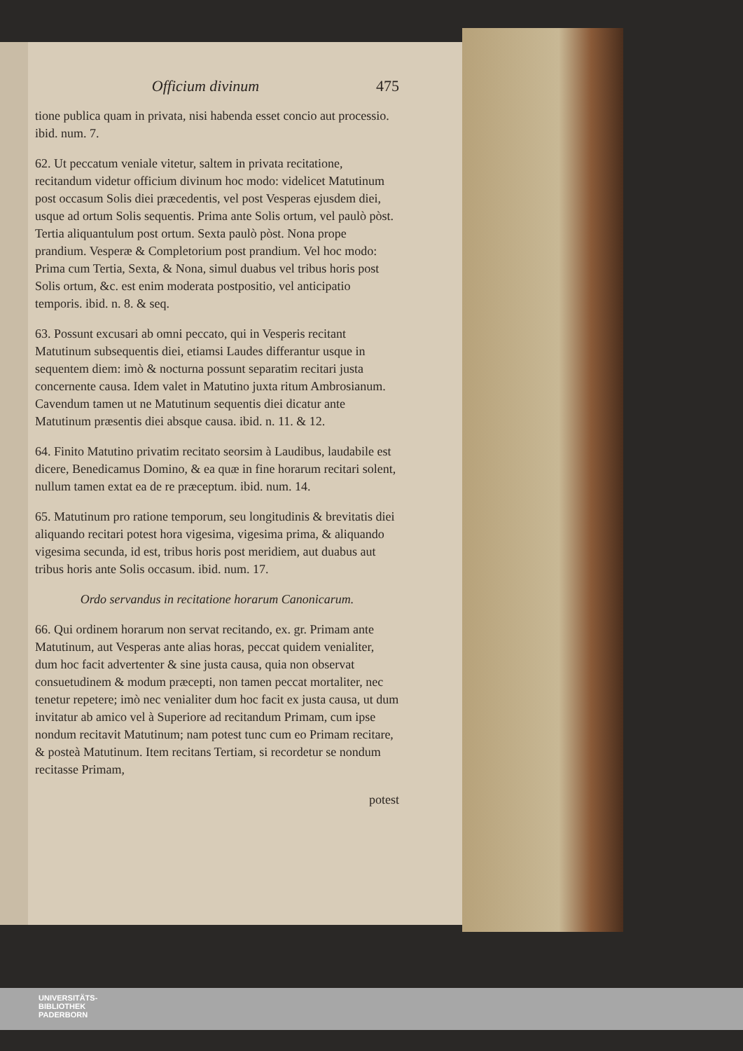Officium divinum 475
tione publica quam in privata, nisi habenda esset concio aut processio. ibid. num. 7.
62. Ut peccatum veniale vitetur, saltem in privata recitatione, recitandum videtur officium divinum hoc modo: videlicet Matutinum post occasum Solis diei præcedentis, vel post Vesperas ejusdem diei, usque ad ortum Solis sequentis. Prima ante Solis ortum, vel paulò pòst. Tertia aliquantulum post ortum. Sexta paulò pòst. Nona prope prandium. Vesperæ & Completorium post prandium. Vel hoc modo: Prima cum Tertia, Sexta, & Nona, simul duabus vel tribus horis post Solis ortum, &c. est enim moderata postpositio, vel anticipatio temporis. ibid. n. 8. & seq.
63. Possunt excusari ab omni peccato, qui in Vesperis recitant Matutinum subsequentis diei, etiamsi Laudes differantur usque in sequentem diem: imò & nocturna possunt separatim recitari justa concernente causa. Idem valet in Matutino juxta ritum Ambrosianum. Cavendum tamen ut ne Matutinum sequentis diei dicatur ante Matutinum præsentis diei absque causa. ibid. n. 11. & 12.
64. Finito Matutino privatim recitato seorsim à Laudibus, laudabile est dicere, Benedicamus Domino, & ea quæ in fine horarum recitari solent, nullum tamen extat ea de re præceptum. ibid. num. 14.
65. Matutinum pro ratione temporum, seu longitudinis & brevitatis diei aliquando recitari potest hora vigesima, vigesima prima, & aliquando vigesima secunda, id est, tribus horis post meridiem, aut duabus aut tribus horis ante Solis occasum. ibid. num. 17.
Ordo servandus in recitatione horarum Canonicarum.
66. Qui ordinem horarum non servat recitando, ex. gr. Primam ante Matutinum, aut Vesperas ante alias horas, peccat quidem venialiter, dum hoc facit advertenter & sine justa causa, quia non observat consuetudinem & modum præcepti, non tamen peccat mortaliter, nec tenetur repetere; imò nec venialiter dum hoc facit ex justa causa, ut dum invitatur ab amico vel à Superiore ad recitandum Primam, cum ipse nondum recitavit Matutinum; nam potest tunc cum eo Primam recitare, & posteà Matutinum. Item recitans Tertiam, si recordetur se nondum recitasse Primam,
potest
UNIVERSITÄTS-
BIBLIOTHEK
PADERBORN